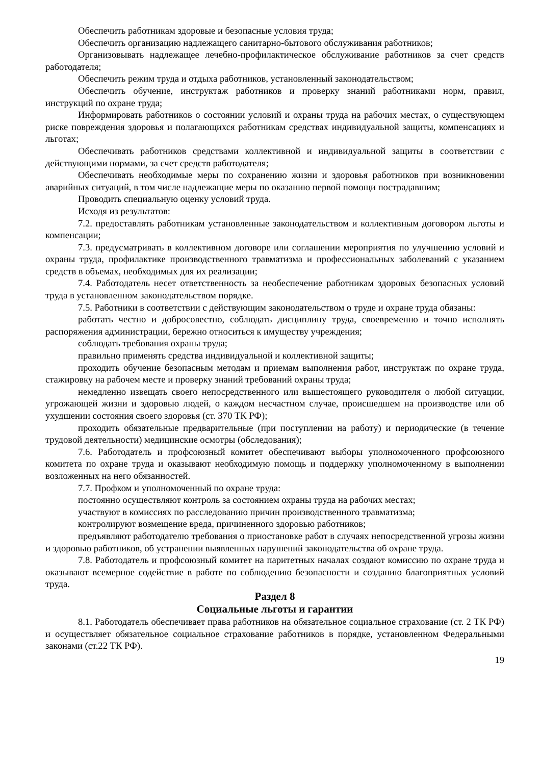Обеспечить работникам здоровые и безопасные условия труда;
Обеспечить организацию надлежащего санитарно-бытового обслуживания работников;
Организовывать надлежащее лечебно-профилактическое обслуживание работников за счет средств работодателя;
Обеспечить режим труда и отдыха работников, установленный законодательством;
Обеспечить обучение, инструктаж работников и проверку знаний работниками норм, правил, инструкций по охране труда;
Информировать работников о состоянии условий и охраны труда на рабочих местах, о существующем риске повреждения здоровья и полагающихся работникам средствах индивидуальной защиты, компенсациях и льготах;
Обеспечивать работников средствами коллективной и индивидуальной защиты в соответствии с действующими нормами, за счет средств работодателя;
Обеспечивать необходимые меры по сохранению жизни и здоровья работников при возникновении аварийных ситуаций, в том числе надлежащие меры по оказанию первой помощи пострадавшим;
Проводить специальную оценку условий труда.
Исходя из результатов:
7.2. предоставлять работникам установленные законодательством и коллективным договором льготы и компенсации;
7.3. предусматривать в коллективном договоре или соглашении мероприятия по улучшению условий и охраны труда, профилактике производственного травматизма и профессиональных заболеваний с указанием средств в объемах, необходимых для их реализации;
7.4. Работодатель несет ответственность за необеспечение работникам здоровых безопасных условий труда в установленном законодательством порядке.
7.5. Работники в соответствии с действующим законодательством о труде и охране труда обязаны:
работать честно и добросовестно, соблюдать дисциплину труда, своевременно и точно исполнять распоряжения администрации, бережно относиться к имуществу учреждения;
соблюдать требования охраны труда;
правильно применять средства индивидуальной и коллективной защиты;
проходить обучение безопасным методам и приемам выполнения работ, инструктаж по охране труда, стажировку на рабочем месте и проверку знаний требований охраны труда;
немедленно извещать своего непосредственного или вышестоящего руководителя о любой ситуации, угрожающей жизни и здоровью людей, о каждом несчастном случае, происшедшем на производстве или об ухудшении состояния своего здоровья (ст. 370 ТК РФ);
проходить обязательные предварительные (при поступлении на работу) и периодические (в течение трудовой деятельности) медицинские осмотры (обследования);
7.6. Работодатель и профсоюзный комитет обеспечивают выборы уполномоченного профсоюзного комитета по охране труда и оказывают необходимую помощь и поддержку уполномоченному в выполнении возложенных на него обязанностей.
7.7. Профком и уполномоченный по охране труда:
постоянно осуществляют контроль за состоянием охраны труда на рабочих местах;
участвуют в комиссиях по расследованию причин производственного травматизма;
контролируют возмещение вреда, причиненного здоровью работников;
предъявляют работодателю требования о приостановке работ в случаях непосредственной угрозы жизни и здоровью работников, об устранении выявленных нарушений законодательства об охране труда.
7.8. Работодатель и профсоюзный комитет на паритетных началах создают комиссию по охране труда и оказывают всемерное содействие в работе по соблюдению безопасности и созданию благоприятных условий труда.
Раздел 8
Социальные льготы и гарантии
8.1. Работодатель обеспечивает права работников на обязательное социальное страхование (ст. 2 ТК РФ) и осуществляет обязательное социальное страхование работников в порядке, установленном Федеральными законами (ст.22 ТК РФ).
19